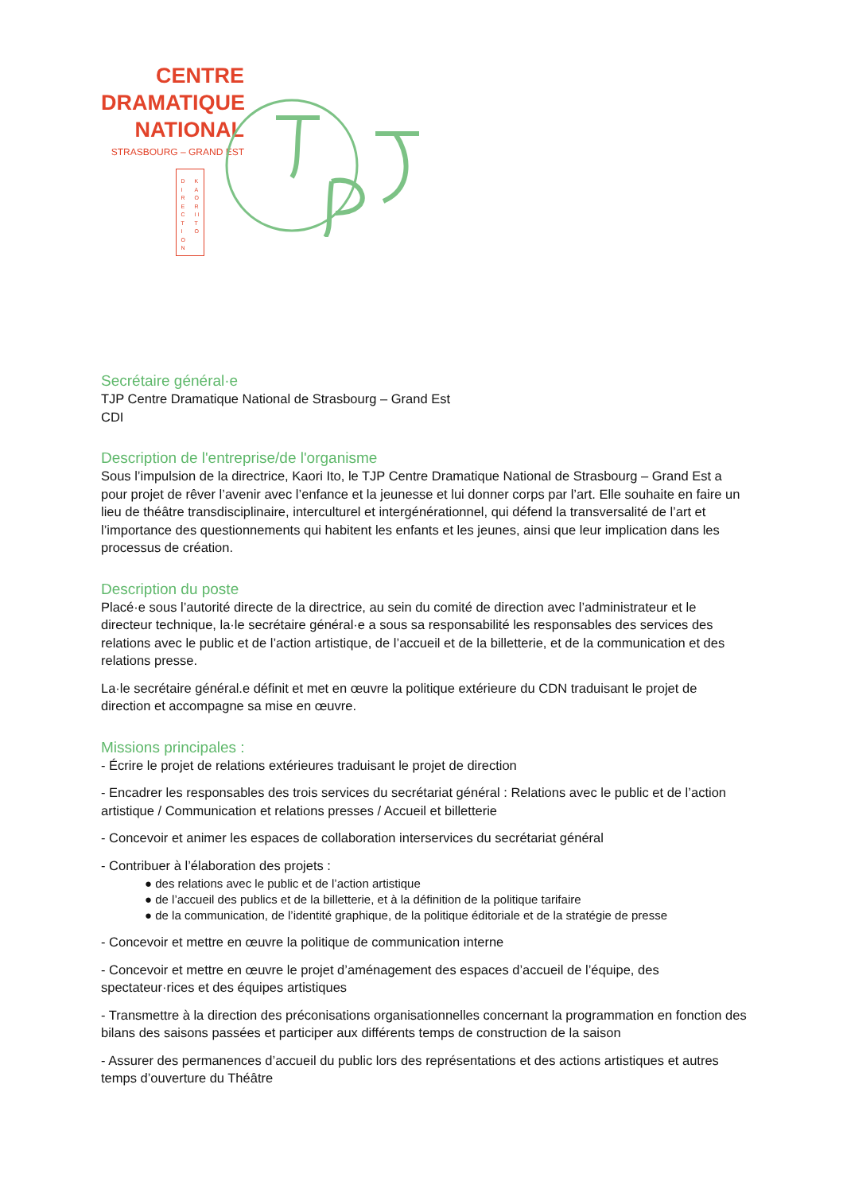CENTRE
DRAMATIQUE
NATIONAL
STRASBOURG – GRAND EST
DIRECTION
KAORI ITO
Secrétaire général·e
TJP Centre Dramatique National de Strasbourg – Grand Est
CDI
Description de l'entreprise/de l'organisme
Sous l’impulsion de la directrice, Kaori Ito, le TJP Centre Dramatique National de Strasbourg – Grand Est a pour projet de rêver l’avenir avec l’enfance et la jeunesse et lui donner corps par l’art. Elle souhaite en faire un lieu de théâtre transdisciplinaire, interculturel et intergénérationnel, qui défend la transversalité de l’art et l’importance des questionnements qui habitent les enfants et les jeunes, ainsi que leur implication dans les processus de création.
Description du poste
Placé·e sous l’autorité directe de la directrice, au sein du comité de direction avec l’administrateur et le directeur technique, la·le secrétaire général·e a sous sa responsabilité les responsables des services des relations avec le public et de l’action artistique, de l’accueil et de la billetterie, et de la communication et des relations presse.
La·le secrétaire général.e définit et met en œuvre la politique extérieure du CDN traduisant le projet de direction et accompagne sa mise en œuvre.
Missions principales :
- Écrire le projet de relations extérieures traduisant le projet de direction
- Encadrer les responsables des trois services du secrétariat général : Relations avec le public et de l’action artistique / Communication et relations presses / Accueil et billetterie
- Concevoir et animer les espaces de collaboration interservices du secrétariat général
- Contribuer à l’élaboration des projets :
● des relations avec le public et de l’action artistique
● de l’accueil des publics et de la billetterie, et à la définition de la politique tarifaire
● de la communication, de l’identité graphique, de la politique éditoriale et de la stratégie de presse
- Concevoir et mettre en œuvre la politique de communication interne
- Concevoir et mettre en œuvre le projet d’aménagement des espaces d’accueil de l’équipe, des spectateur·rices et des équipes artistiques
- Transmettre à la direction des préconisations organisationnelles concernant la programmation en fonction des bilans des saisons passées et participer aux différents temps de construction de la saison
- Assurer des permanences d’accueil du public lors des représentations et des actions artistiques et autres temps d’ouverture du Théâtre